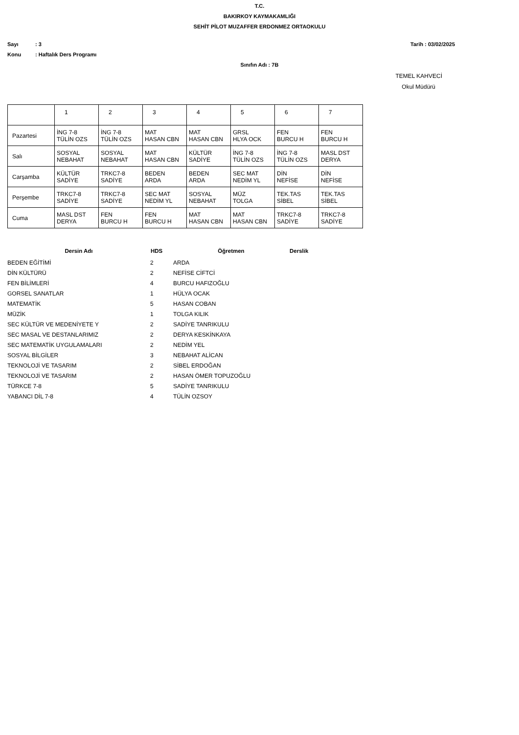T.C.
BAKIRKOY KAYMAKAMLIĞI
SEHİT PİLOT MUZAFFER ERDONMEZ ORTAOKULU
Sayı: 3 Tarih : 03/02/2025
Konu: Haftalık Ders Programı
Sınıfın Adı : 7B
TEMEL KAHVECİ
Okul Müdürü
| | 1 | 2 | 3 | 4 | 5 | 6 | 7 |
| --- | --- | --- | --- | --- | --- | --- | --- |
| Pazartesi | İNG 7-8 TÜLİN OZS | İNG 7-8 TÜLİN OZS | MAT HASAN CBN | MAT HASAN CBN | GRSL HLYA OCK | FEN BURCU H | FEN BURCU H |
| Salı | SOSYAL NEBAHAT | SOSYAL NEBAHAT | MAT HASAN CBN | KÜLTÜR SADİYE | İNG 7-8 TÜLİN OZS | İNG 7-8 TÜLİN OZS | MASL DST DERYA |
| Carşamba | KÜLTÜR SADİYE | TRKC7-8 SADİYE | BEDEN ARDA | BEDEN ARDA | SEC MAT NEDİM YL | DİN NEFİSE | DİN NEFİSE |
| Perşembe | TRKC7-8 SADİYE | TRKC7-8 SADİYE | SEC MAT NEDİM YL | SOSYAL NEBAHAT | MÜZ TOLGA | TEK.TAS SİBEL | TEK.TAS SİBEL |
| Cuma | MASL DST DERYA | FEN BURCU H | FEN BURCU H | MAT HASAN CBN | MAT HASAN CBN | TRKC7-8 SADİYE | TRKC7-8 SADİYE |
| Dersin Adı | HDS | Öğretmen | Derslik |
| --- | --- | --- | --- |
| BEDEN EĞİTİMİ | 2 | ARDA | |
| DİN KÜLTÜRÜ | 2 | NEFİSE CİFTCİ | |
| FEN BİLİMLERİ | 4 | BURCU HAFIZOĞLU | |
| GORSEL SANATLAR | 1 | HÜLYA OCAK | |
| MATEMATİK | 5 | HASAN COBAN | |
| MÜZİK | 1 | TOLGA KILIK | |
| SEC KÜLTÜR VE MEDENİYETE Y | 2 | SADİYE TANRIKULU | |
| SEC MASAL VE DESTANLARIMIZ | 2 | DERYA KESKİNKAYA | |
| SEC MATEMATİK UYGULAMALARI | 2 | NEDİM YEL | |
| SOSYAL BİLGİLER | 3 | NEBAHAT ALİCAN | |
| TEKNOLOJİ VE TASARIM | 2 | SİBEL ERDOĞAN | |
| TEKNOLOJİ VE TASARIM | 2 | HASAN ÖMER TOPUZOĞLU | |
| TÜRKCE 7-8 | 5 | SADİYE TANRIKULU | |
| YABANCI DİL 7-8 | 4 | TÜLİN OZSOY | |